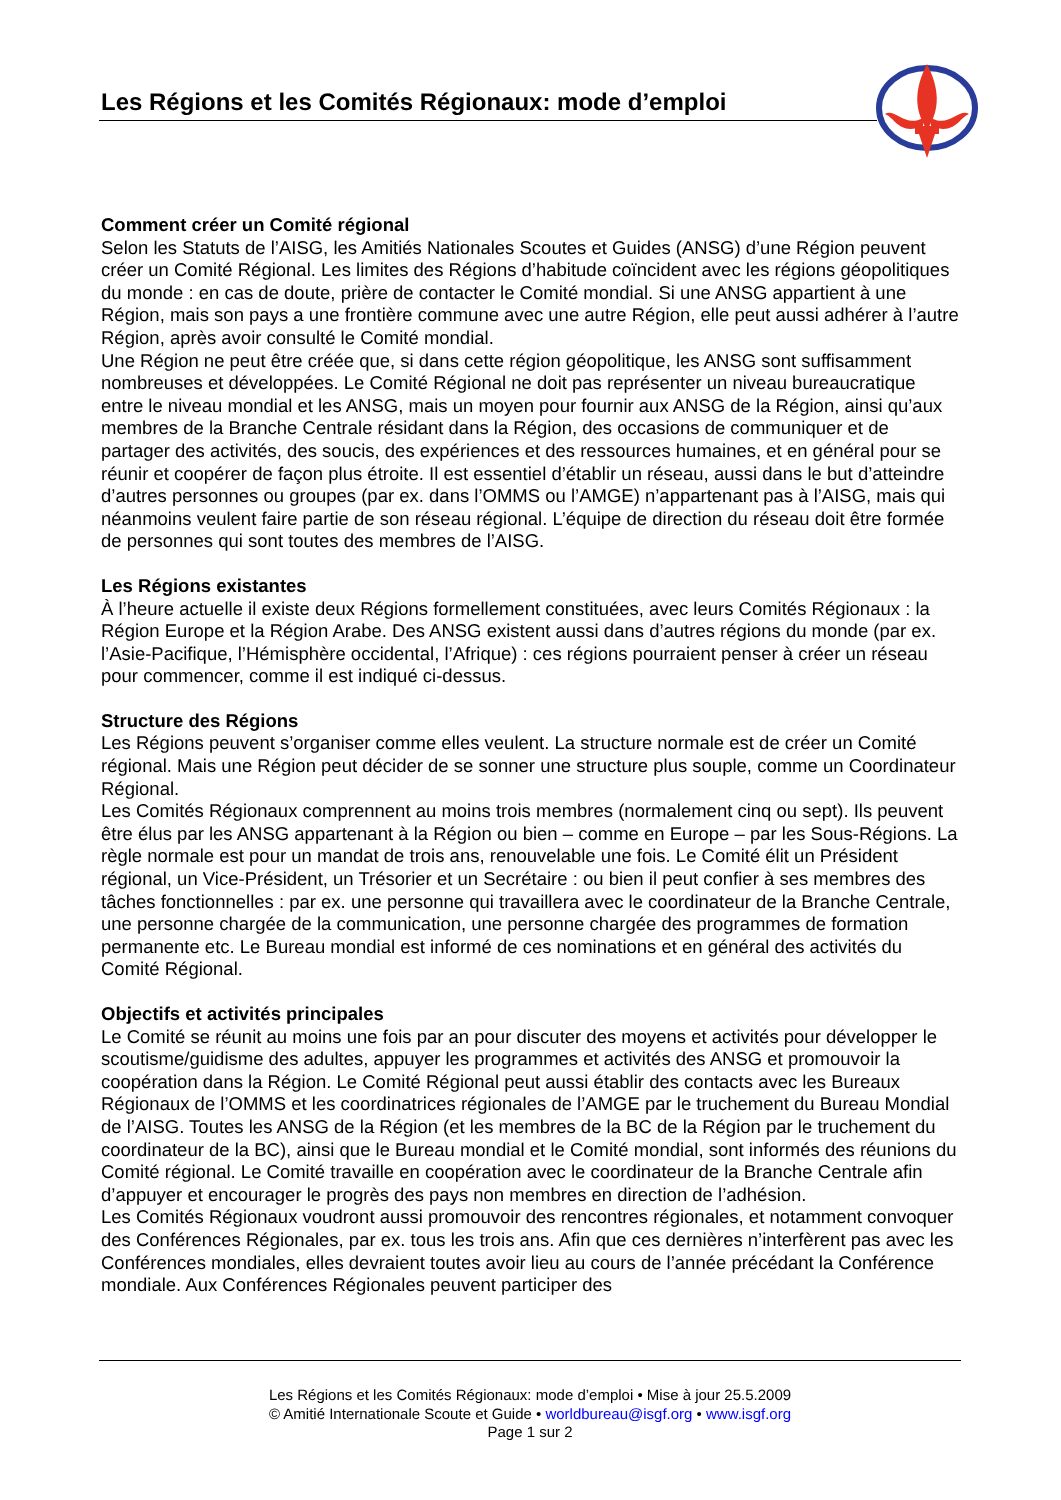Les Régions et les Comités Régionaux: mode d’emploi
Comment créer un Comité régional
Selon les Statuts de l’AISG, les Amitiés Nationales Scoutes et Guides (ANSG) d’une Région peuvent créer un Comité Régional. Les limites des Régions d’habitude coïncident avec les régions géopolitiques du monde : en cas de doute, prière de contacter le Comité mondial. Si une ANSG appartient à une Région, mais son pays a une frontière commune avec une autre Région, elle peut aussi adhérer à l’autre Région, après avoir consulté le Comité mondial.
Une Région ne peut être créée que, si dans cette région géopolitique, les ANSG sont suffisamment nombreuses et développées. Le Comité Régional ne doit pas représenter un niveau bureaucratique entre le niveau mondial et les ANSG, mais un moyen pour fournir aux ANSG de la Région, ainsi qu’aux membres de la Branche Centrale résidant dans la Région, des occasions de communiquer et de partager des activités, des soucis, des expériences et des ressources humaines, et en général pour se réunir et coopérer de façon plus étroite. Il est essentiel d’établir un réseau, aussi dans le but d’atteindre d’autres personnes ou groupes (par ex. dans l’OMMS ou l’AMGE) n’appartenant pas à l’AISG, mais qui néanmoins veulent faire partie de son réseau régional. L’équipe de direction du réseau doit être formée de personnes qui sont toutes des membres de l’AISG.
Les Régions existantes
À l’heure actuelle il existe deux Régions formellement constituées, avec leurs Comités Régionaux : la Région Europe et la Région Arabe. Des ANSG existent aussi dans d’autres régions du monde (par ex. l’Asie-Pacifique, l’Hémisphère occidental, l’Afrique) : ces régions pourraient penser à créer un réseau pour commencer, comme il est indiqué ci-dessus.
Structure des Régions
Les Régions peuvent s’organiser comme elles veulent. La structure normale est de créer un Comité régional. Mais une Région peut décider de se sonner une structure plus souple, comme un Coordinateur Régional.
Les Comités Régionaux comprennent au moins trois membres (normalement cinq ou sept). Ils peuvent être élus par les ANSG appartenant à la Région ou bien – comme en Europe – par les Sous-Régions. La règle normale est pour un mandat de trois ans, renouvelable une fois. Le Comité élit un Président régional, un Vice-Président, un Trésorier et un Secrétaire : ou bien il peut confier à ses membres des tâches fonctionnelles : par ex. une personne qui travaillera avec le coordinateur de la Branche Centrale, une personne chargée de la communication, une personne chargée des programmes de formation permanente etc. Le Bureau mondial est informé de ces nominations et en général des activités du Comité Régional.
Objectifs et activités principales
Le Comité se réunit au moins une fois par an pour discuter des moyens et activités pour développer le scoutisme/guidisme des adultes, appuyer les programmes et activités des ANSG et promouvoir la coopération dans la Région. Le Comité Régional peut aussi établir des contacts avec les Bureaux Régionaux de l’OMMS et les coordinatrices régionales de l’AMGE par le truchement du Bureau Mondial de l’AISG. Toutes les ANSG de la Région (et les membres de la BC de la Région par le truchement du coordinateur de la BC), ainsi que le Bureau mondial et le Comité mondial, sont informés des réunions du Comité régional. Le Comité travaille en coopération avec le coordinateur de la Branche Centrale afin d’appuyer et encourager le progrès des pays non membres en direction de l’adhésion.
Les Comités Régionaux voudront aussi promouvoir des rencontres régionales, et notamment convoquer des Conférences Régionales, par ex. tous les trois ans. Afin que ces dernières n’interfèrent pas avec les Conférences mondiales, elles devraient toutes avoir lieu au cours de l’année précédant la Conférence mondiale. Aux Conférences Régionales peuvent participer des
Les Régions et les Comités Régionaux: mode d’emploi • Mise à jour 25.5.2009
© Amitié Internationale Scoute et Guide • worldbureau@isgf.org • www.isgf.org
Page 1 sur 2